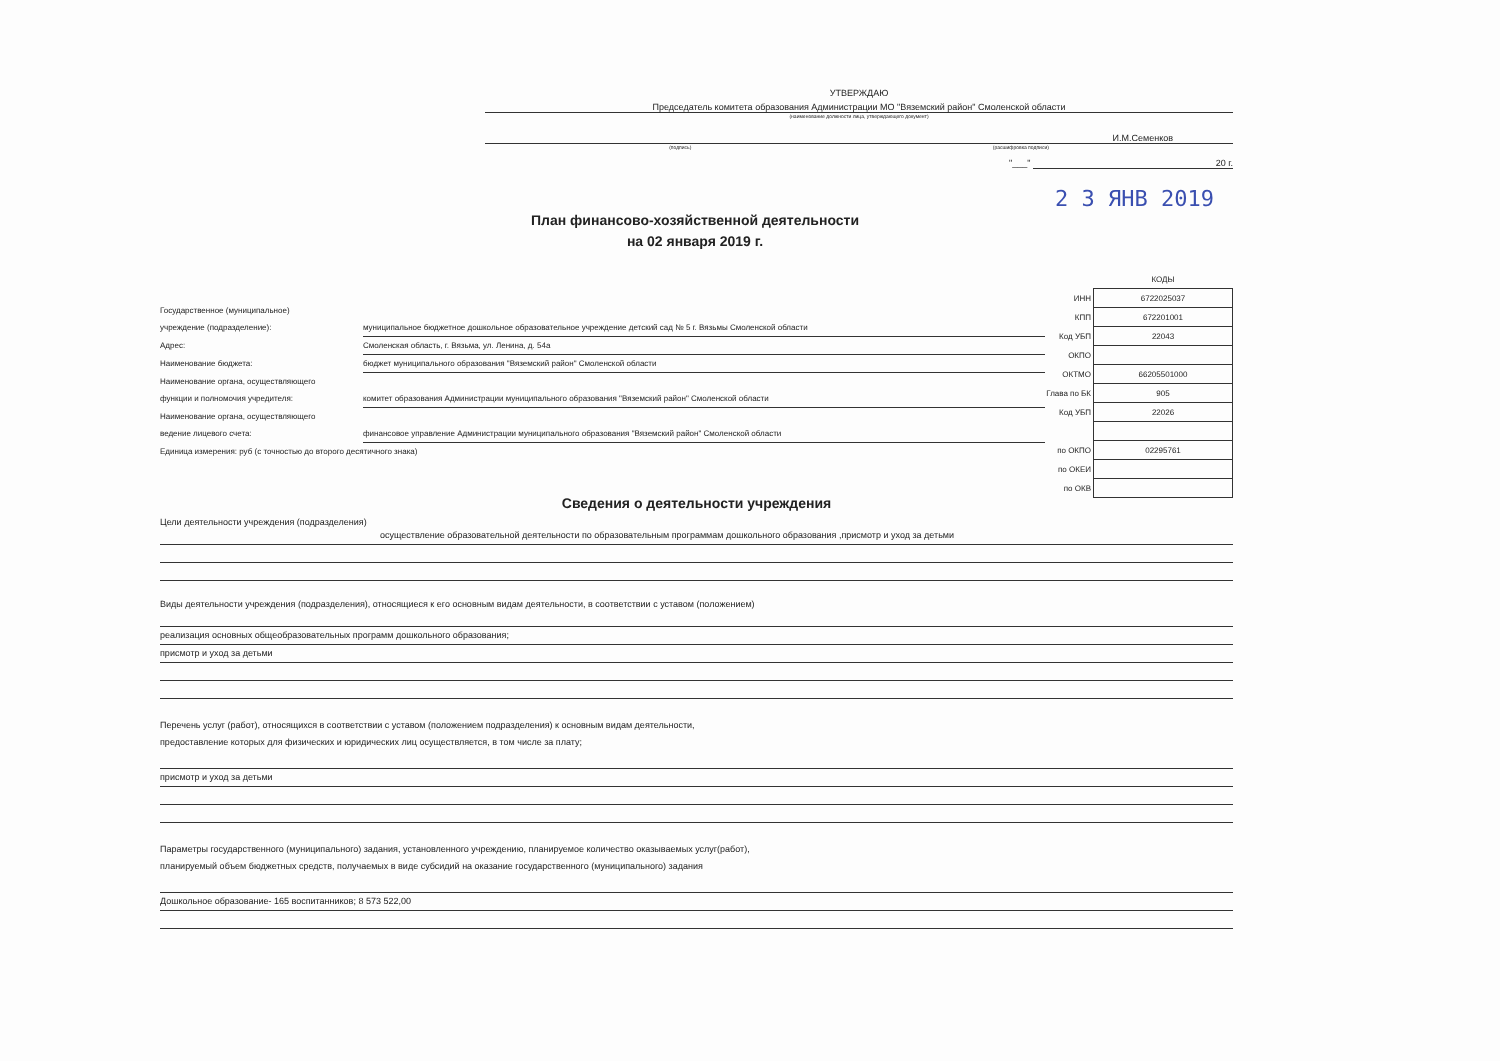УТВЕРЖДАЮ
Председатель комитета образования Администрации МО "Вяземский район" Смоленской области
(наименование должности лица, утверждающего документ)
И.М.Семенков
(подпись) (расшифровка подписи)
"___" 20 г.
2 3 ЯНВ 2019
План финансово-хозяйственной деятельности
на 02 января 2019 г.
Государственное (муниципальное)
учреждение (подразделение): муниципальное бюджетное дошкольное образовательное учреждение детский сад № 5 г. Вязьмы Смоленской области
Адрес: Смоленская область, г. Вязьма, ул. Ленина, д. 54а
Наименование бюджета: бюджет муниципального образования "Вяземский район" Смоленской области
Наименование органа, осуществляющего
функции и полномочия учредителя: комитет образования Администрации муниципального образования "Вяземский район" Смоленской области
Наименование органа, осуществляющего
ведение лицевого счета: финансовое управление Администрации муниципального образования "Вяземский район" Смоленской области
Единица измерения: руб (с точностью до второго десятичного знака)
| | КОДЫ |
| ИНН | 6722025037 |
| КПП | 672201001 |
| Код УБП | 22043 |
| ОКПО | |
| ОКТМО | 66205501000 |
| Глава по БК | 905 |
| Код УБП | 22026 |
| по ОКПО | 02295761 |
| по ОКЕИ | |
| по ОКВ | |
Сведения о деятельности учреждения
Цели деятельности учреждения (подразделения)
осуществление образовательной деятельности по образовательным программам дошкольного образования ,присмотр и уход за детьми
Виды деятельности учреждения (подразделения), относящиеся к его основным видам деятельности, в соответствии с уставом (положением)
реализация основных общеобразовательных программ дошкольного образования;
присмотр и уход за детьми
Перечень услуг (работ), относящихся в соответствии с уставом (положением подразделения) к основным видам деятельности,
предоставление которых для физических и юридических лиц осуществляется, в том числе за плату;
присмотр и уход за детьми
Параметры государственного (муниципального) задания, установленного учреждению, планируемое количество оказываемых услуг(работ),
планируемый объем бюджетных средств, получаемых в виде субсидий на оказание государственного (муниципального) задания
Дошкольное образование- 165 воспитанников; 8 573 522,00